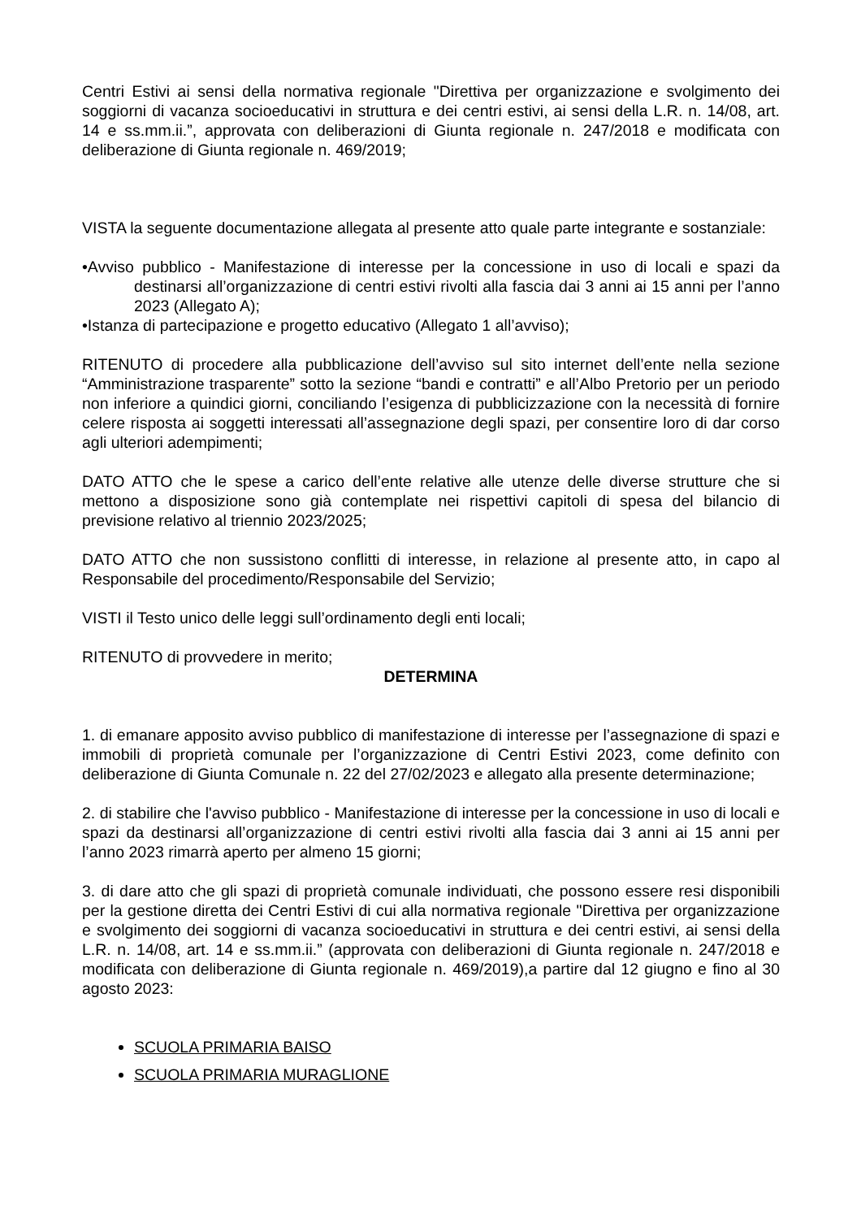Centri Estivi ai sensi della normativa regionale "Direttiva per organizzazione e svolgimento dei soggiorni di vacanza socioeducativi in struttura e dei centri estivi, ai sensi della L.R. n. 14/08, art. 14 e ss.mm.ii.”, approvata con deliberazioni di Giunta regionale n. 247/2018 e modificata con deliberazione di Giunta regionale n. 469/2019;
VISTA la seguente documentazione allegata al presente atto quale parte integrante e sostanziale:
•Avviso pubblico - Manifestazione di interesse per la concessione in uso di locali e spazi da destinarsi all’organizzazione di centri estivi rivolti alla fascia dai 3 anni ai 15 anni per l’anno 2023 (Allegato A);
•Istanza di partecipazione e progetto educativo (Allegato 1 all’avviso);
RITENUTO di procedere alla pubblicazione dell’avviso sul sito internet dell’ente nella sezione “Amministrazione trasparente” sotto la sezione “bandi e contratti” e all’Albo Pretorio per un periodo non inferiore a quindici giorni, conciliando l’esigenza di pubblicizzazione con la necessità di fornire celere risposta ai soggetti interessati all’assegnazione degli spazi, per consentire loro di dar corso agli ulteriori adempimenti;
DATO ATTO che le spese a carico dell’ente relative alle utenze delle diverse strutture che si mettono a disposizione sono già contemplate nei rispettivi capitoli di spesa del bilancio di previsione relativo al triennio 2023/2025;
DATO ATTO che non sussistono conflitti di interesse, in relazione al presente atto, in capo al Responsabile del procedimento/Responsabile del Servizio;
VISTI il Testo unico delle leggi sull’ordinamento degli enti locali;
RITENUTO di provvedere in merito;
DETERMINA
1. di emanare apposito avviso pubblico di manifestazione di interesse per l’assegnazione di spazi e immobili di proprietà comunale per l’organizzazione di Centri Estivi 2023, come definito con deliberazione di Giunta Comunale n. 22 del 27/02/2023 e allegato alla presente determinazione;
2. di stabilire che l'avviso pubblico - Manifestazione di interesse per la concessione in uso di locali e spazi da destinarsi all’organizzazione di centri estivi rivolti alla fascia dai 3 anni ai 15 anni per l’anno 2023 rimarrà aperto per almeno 15 giorni;
3. di dare atto che gli spazi di proprietà comunale individuati, che possono essere resi disponibili per la gestione diretta dei Centri Estivi di cui alla normativa regionale "Direttiva per organizzazione e svolgimento dei soggiorni di vacanza socioeducativi in struttura e dei centri estivi, ai sensi della L.R. n. 14/08, art. 14 e ss.mm.ii.” (approvata con deliberazioni di Giunta regionale n. 247/2018 e modificata con deliberazione di Giunta regionale n. 469/2019),a partire dal 12 giugno e fino al 30 agosto 2023:
SCUOLA PRIMARIA BAISO
SCUOLA PRIMARIA MURAGLIONE